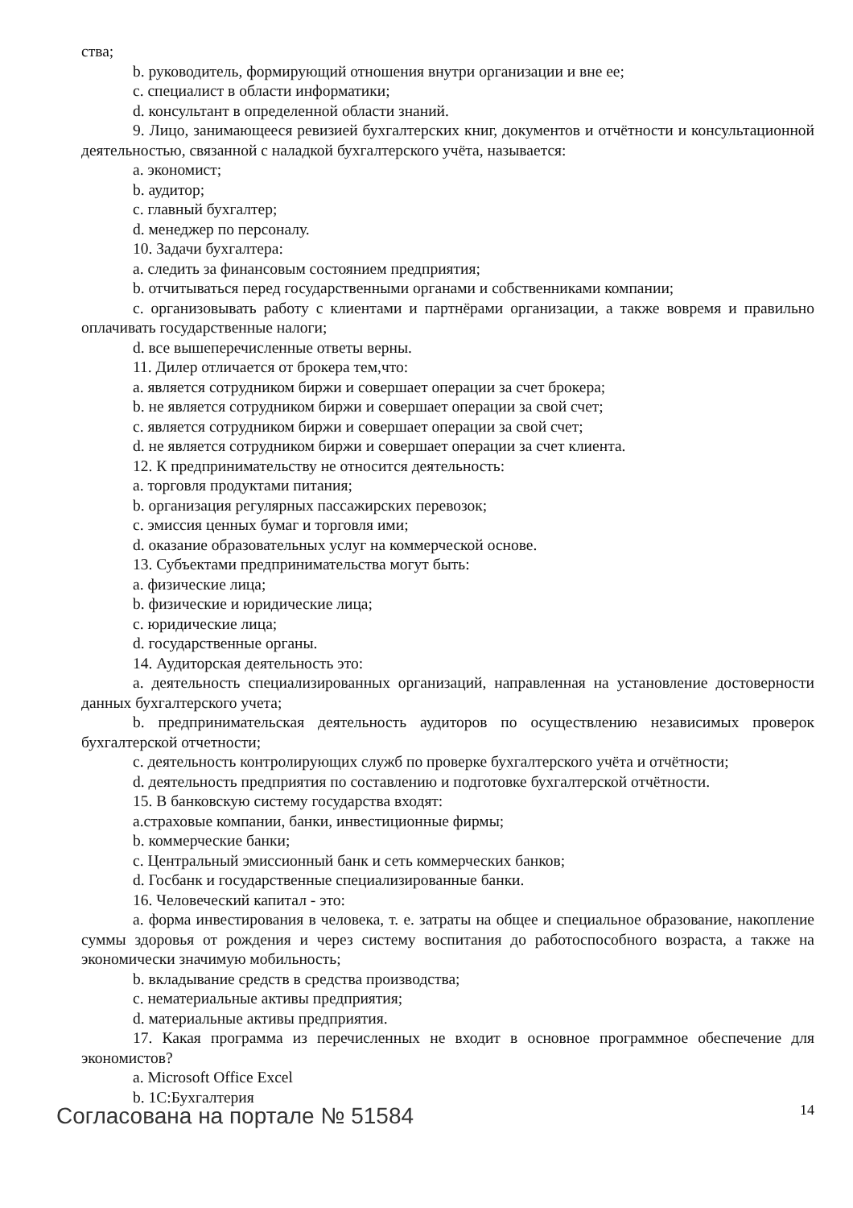ства;
b. руководитель, формирующий отношения внутри организации и вне ее;
c. специалист в области информатики;
d. консультант в определенной области знаний.
9. Лицо, занимающееся ревизией бухгалтерских книг, документов и отчётности и консультационной деятельностью, связанной с наладкой бухгалтерского учёта, называется:
a. экономист;
b. аудитор;
c. главный бухгалтер;
d. менеджер по персоналу.
10. Задачи бухгалтера:
a. следить за финансовым состоянием предприятия;
b. отчитываться перед государственными органами и собственниками компании;
c. организовывать работу с клиентами и партнёрами организации, а также вовремя и правильно оплачивать государственные налоги;
d. все вышеперечисленные ответы верны.
11. Дилер отличается от брокера тем,что:
a. является сотрудником биржи и совершает операции за счет брокера;
b. не является сотрудником биржи и совершает операции за свой счет;
c. является сотрудником биржи и совершает операции за свой счет;
d. не является сотрудником биржи и совершает операции за счет клиента.
12. К предпринимательству не относится деятельность:
a. торговля продуктами питания;
b. организация регулярных пассажирских перевозок;
c. эмиссия ценных бумаг и торговля ими;
d. оказание образовательных услуг на коммерческой основе.
13. Субъектами предпринимательства могут быть:
a. физические лица;
b. физические и юридические лица;
c. юридические лица;
d. государственные органы.
14. Аудиторская деятельность это:
a. деятельность специализированных организаций, направленная на установление достоверности данных бухгалтерского учета;
b. предпринимательская деятельность аудиторов по осуществлению независимых проверок бухгалтерской отчетности;
c. деятельность контролирующих служб по проверке бухгалтерского учёта и отчётности;
d. деятельность предприятия по составлению и подготовке бухгалтерской отчётности.
15. В банковскую систему государства входят:
a.страховые компании, банки, инвестиционные фирмы;
b. коммерческие банки;
c. Центральный эмиссионный банк и сеть коммерческих банков;
d. Госбанк и государственные специализированные банки.
16. Человеческий капитал - это:
a. форма инвестирования в человека, т. е. затраты на общее и специальное образование, накопление суммы здоровья от рождения и через систему воспитания до работоспособного возраста, а также на экономически значимую мобильность;
b. вкладывание средств в средства производства;
c. нематериальные активы предприятия;
d. материальные активы предприятия.
17. Какая программа из перечисленных не входит в основное программное обеспечение для экономистов?
a. Microsoft Office Excel
b. 1С:Бухгалтерия
Согласована на портале № 51584
14